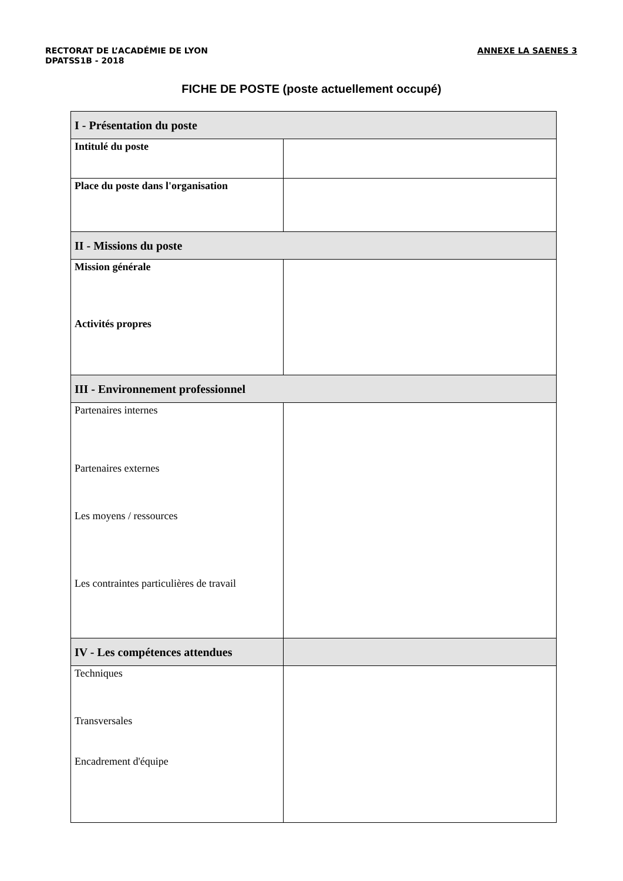RECTORAT DE L’ACADÉMIE DE LYON
DPATSS1B - 2018
ANNEXE LA SAENES 3
FICHE DE POSTE (poste actuellement occupé)
| I - Présentation du poste | |
| Intitulé du poste | |
| Place du poste dans l'organisation | |
| II - Missions du poste | |
| Mission générale Activités propres | |
| III - Environnement professionnel | |
| Partenaires internes Partenaires externes Les moyens / ressources Les contraintes particulières de travail | |
| IV - Les compétences attendues | |
| Techniques Transversales Encadrement d'équipe | |